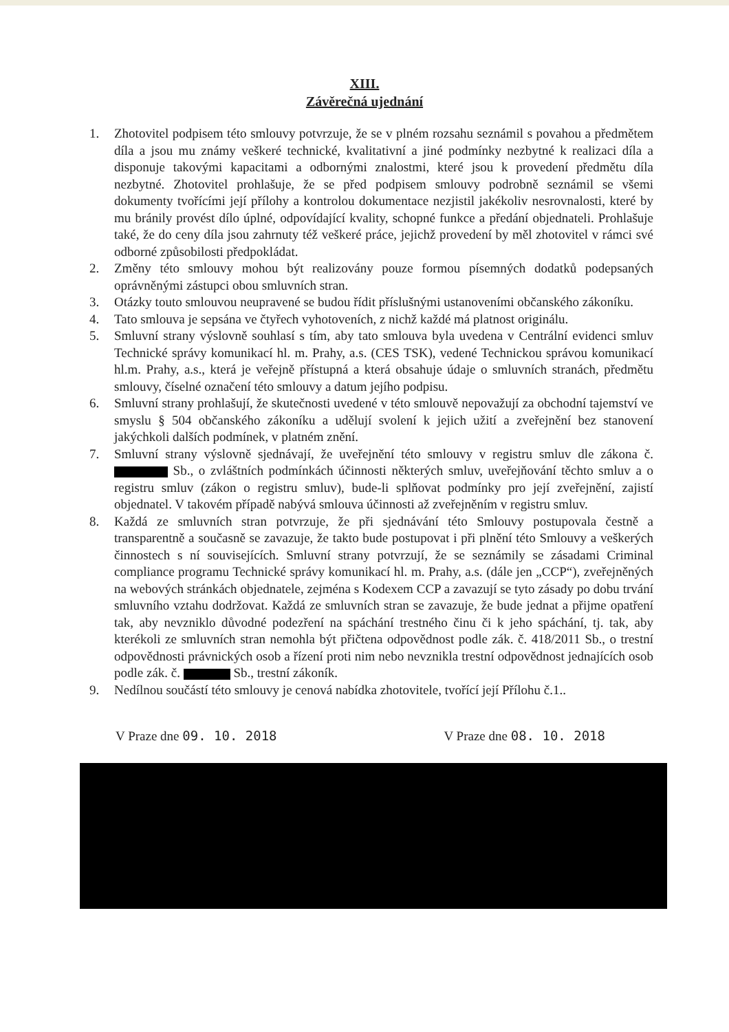XIII.
Závěrečná ujednání
1. Zhotovitel podpisem této smlouvy potvrzuje, že se v plném rozsahu seznámil s povahou a předmětem díla a jsou mu známy veškeré technické, kvalitativní a jiné podmínky nezbytné k realizaci díla a disponuje takovými kapacitami a odbornými znalostmi, které jsou k provedení předmětu díla nezbytné. Zhotovitel prohlašuje, že se před podpisem smlouvy podrobně seznámil se všemi dokumenty tvořícími její přílohy a kontrolou dokumentace nezjistil jakékoliv nesrovnalosti, které by mu bránily provést dílo úplné, odpovídající kvality, schopné funkce a předání objednateli. Prohlašuje také, že do ceny díla jsou zahrnuty též veškeré práce, jejichž provedení by měl zhotovitel v rámci své odborné způsobilosti předpokládat.
2. Změny této smlouvy mohou být realizovány pouze formou písemných dodatků podepsaných oprávněnými zástupci obou smluvních stran.
3. Otázky touto smlouvou neupravené se budou řídit příslušnými ustanoveními občanského zákoníku.
4. Tato smlouva je sepsána ve čtyřech vyhotoveních, z nichž každé má platnost originálu.
5. Smluvní strany výslovně souhlasí s tím, aby tato smlouva byla uvedena v Centrální evidenci smluv Technické správy komunikací hl. m. Prahy, a.s. (CES TSK), vedené Technickou správou komunikací hl.m. Prahy, a.s., která je veřejně přístupná a která obsahuje údaje o smluvních stranách, předmětu smlouvy, číselné označení této smlouvy a datum jejího podpisu.
6. Smluvní strany prohlašují, že skutečnosti uvedené v této smlouvě nepovažují za obchodní tajemství ve smyslu § 504 občanského zákoníku a udělují svolení k jejich užití a zveřejnění bez stanovení jakýchkoli dalších podmínek, v platném znění.
7. Smluvní strany výslovně sjednávají, že uveřejnění této smlouvy v registru smluv dle zákona č. Sb., o zvláštních podmínkách účinnosti některých smluv, uveřejňování těchto smluv a o registru smluv (zákon o registru smluv), bude-li splňovat podmínky pro její zveřejnění, zajistí objednatel. V takovém případě nabývá smlouva účinnosti až zveřejněním v registru smluv.
8. Každá ze smluvních stran potvrzuje, že při sjednávání této Smlouvy postupovala čestně a transparentně a současně se zavazuje, že takto bude postupovat i při plnění této Smlouvy a veškerých činnostech s ní souvisejících. Smluvní strany potvrzují, že se seznámily se zásadami Criminal compliance programu Technické správy komunikací hl. m. Prahy, a.s. (dále jen „CCP“), zveřejněných na webových stránkách objednatele, zejména s Kodexem CCP a zavazují se tyto zásady po dobu trvání smluvního vztahu dodržovat. Každá ze smluvních stran se zavazuje, že bude jednat a přijme opatření tak, aby nevzniklo důvodné podezření na spáchání trestného činu či k jeho spáchání, tj. tak, aby kterékoli ze smluvních stran nemohla být přičtena odpovědnost podle zák. č. 418/2011 Sb., o trestní odpovědnosti právnických osob a řízení proti nim nebo nevznikla trestní odpovědnost jednajících osob podle zák. č. Sb., trestní zákoník.
9. Nedílnou součástí této smlouvy je cenová nabídka zhotovitele, tvořící její Přílohu č.1..
V Praze dne 09. 10. 2018 V Praze dne 08. 10. 2018